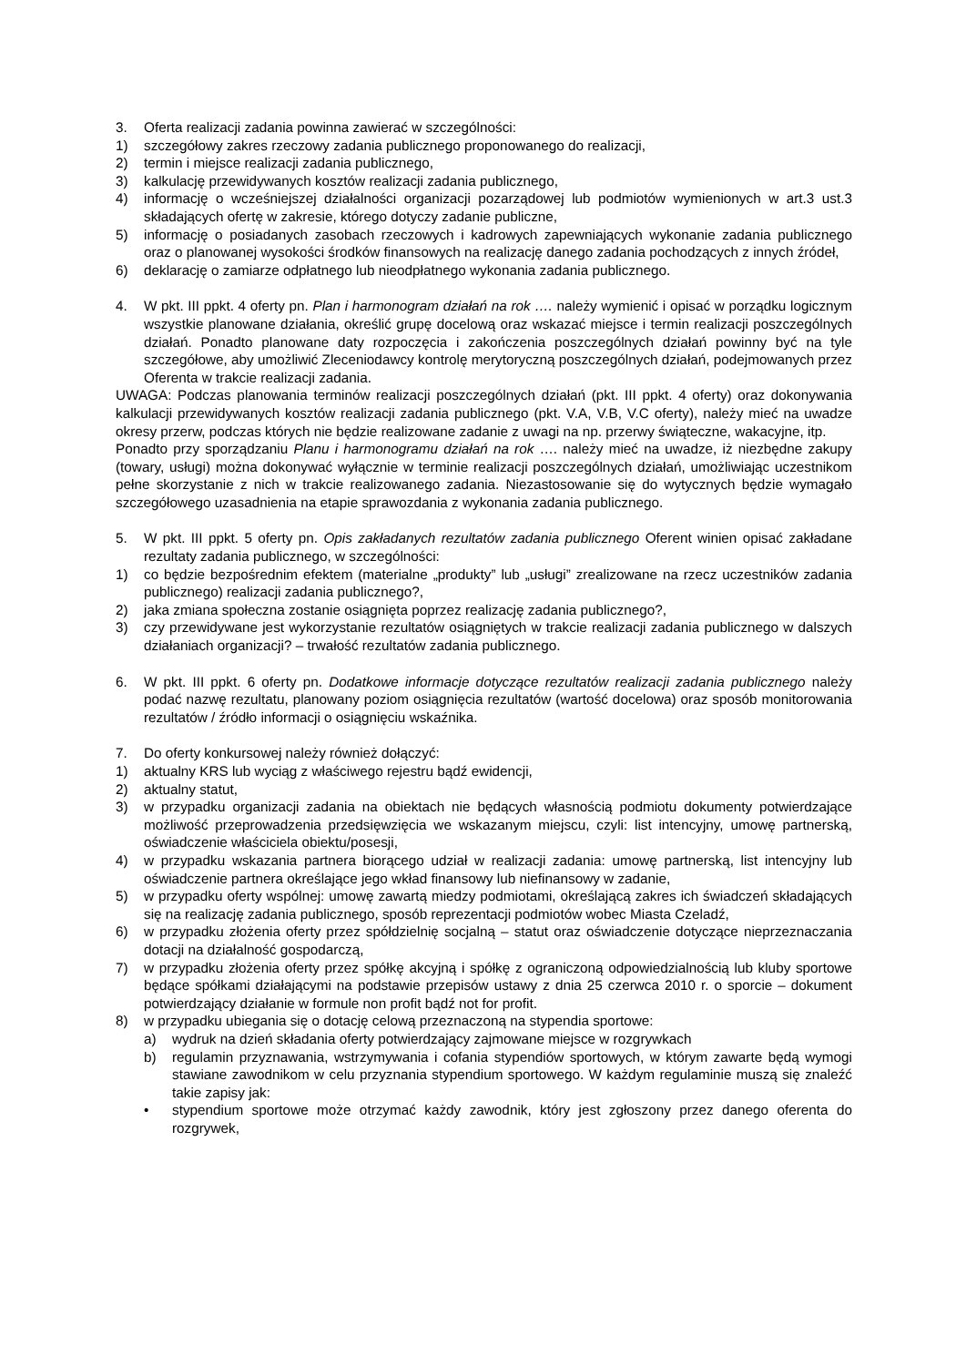3. Oferta realizacji zadania powinna zawierać w szczególności:
1) szczegółowy zakres rzeczowy zadania publicznego proponowanego do realizacji,
2) termin i miejsce realizacji zadania publicznego,
3) kalkulację przewidywanych kosztów realizacji zadania publicznego,
4) informację o wcześniejszej działalności organizacji pozarządowej lub podmiotów wymienionych w art.3 ust.3 składających ofertę w zakresie, którego dotyczy zadanie publiczne,
5) informację o posiadanych zasobach rzeczowych i kadrowych zapewniających wykonanie zadania publicznego oraz o planowanej wysokości środków finansowych na realizację danego zadania pochodzących z innych źródeł,
6) deklarację o zamiarze odpłatnego lub nieodpłatnego wykonania zadania publicznego.
4. W pkt. III ppkt. 4 oferty pn. Plan i harmonogram działań na rok …. należy wymienić i opisać w porządku logicznym wszystkie planowane działania, określić grupę docelową oraz wskazać miejsce i termin realizacji poszczególnych działań. Ponadto planowane daty rozpoczęcia i zakończenia poszczególnych działań powinny być na tyle szczegółowe, aby umożliwić Zleceniodawcy kontrolę merytoryczną poszczególnych działań, podejmowanych przez Oferenta w trakcie realizacji zadania.
UWAGA: Podczas planowania terminów realizacji poszczególnych działań (pkt. III ppkt. 4 oferty) oraz dokonywania kalkulacji przewidywanych kosztów realizacji zadania publicznego (pkt. V.A, V.B, V.C oferty), należy mieć na uwadze okresy przerw, podczas których nie będzie realizowane zadanie z uwagi na np. przerwy świąteczne, wakacyjne, itp.
Ponadto przy sporządzaniu Planu i harmonogramu działań na rok …. należy mieć na uwadze, iż niezbędne zakupy (towary, usługi) można dokonywać wyłącznie w terminie realizacji poszczególnych działań, umożliwiając uczestnikom pełne skorzystanie z nich w trakcie realizowanego zadania. Niezastosowanie się do wytycznych będzie wymagało szczegółowego uzasadnienia na etapie sprawozdania z wykonania zadania publicznego.
5. W pkt. III ppkt. 5 oferty pn. Opis zakładanych rezultatów zadania publicznego Oferent winien opisać zakładane rezultaty zadania publicznego, w szczególności:
1) co będzie bezpośrednim efektem (materialne „produkty” lub „usługi” zrealizowane na rzecz uczestników zadania publicznego) realizacji zadania publicznego?,
2) jaka zmiana społeczna zostanie osiągnięta poprzez realizację zadania publicznego?,
3) czy przewidywane jest wykorzystanie rezultatów osiągniętych w trakcie realizacji zadania publicznego w dalszych działaniach organizacji? – trwałość rezultatów zadania publicznego.
6. W pkt. III ppkt. 6 oferty pn. Dodatkowe informacje dotyczące rezultatów realizacji zadania publicznego należy podać nazwę rezultatu, planowany poziom osiągnięcia rezultatów (wartość docelowa) oraz sposób monitorowania rezultatów / źródło informacji o osiągnięciu wskaźnika.
7. Do oferty konkursowej należy również dołączyć:
1) aktualny KRS lub wyciąg z właściwego rejestru bądź ewidencji,
2) aktualny statut,
3) w przypadku organizacji zadania na obiektach nie będących własnością podmiotu dokumenty potwierdzające możliwość przeprowadzenia przedsięwzięcia we wskazanym miejscu, czyli: list intencyjny, umowę partnerską, oświadczenie właściciela obiektu/posesji,
4) w przypadku wskazania partnera biorącego udział w realizacji zadania: umowę partnerską, list intencyjny lub oświadczenie partnera określające jego wkład finansowy lub niefinansowy w zadanie,
5) w przypadku oferty wspólnej: umowę zawartą miedzy podmiotami, określającą zakres ich świadczeń składających się na realizację zadania publicznego, sposób reprezentacji podmiotów wobec Miasta Czeladź,
6) w przypadku złożenia oferty przez spółdzielnię socjalną – statut oraz oświadczenie dotyczące nieprzeznaczania dotacji na działalność gospodarczą,
7) w przypadku złożenia oferty przez spółkę akcyjną i spółkę z ograniczoną odpowiedzialnością lub kluby sportowe będące spółkami działającymi na podstawie przepisów ustawy z dnia 25 czerwca 2010 r. o sporcie – dokument potwierdzający działanie w formule non profit bądź not for profit.
8) w przypadku ubiegania się o dotację celową przeznaczoną na stypendia sportowe:
a) wydruk na dzień składania oferty potwierdzający zajmowane miejsce w rozgrywkach
b) regulamin przyznawania, wstrzymywania i cofania stypendiów sportowych, w którym zawarte będą wymogi stawiane zawodnikom w celu przyznania stypendium sportowego. W każdym regulaminie muszą się znaleźć takie zapisy jak:
• stypendium sportowe może otrzymać każdy zawodnik, który jest zgłoszony przez danego oferenta do rozgrywek,